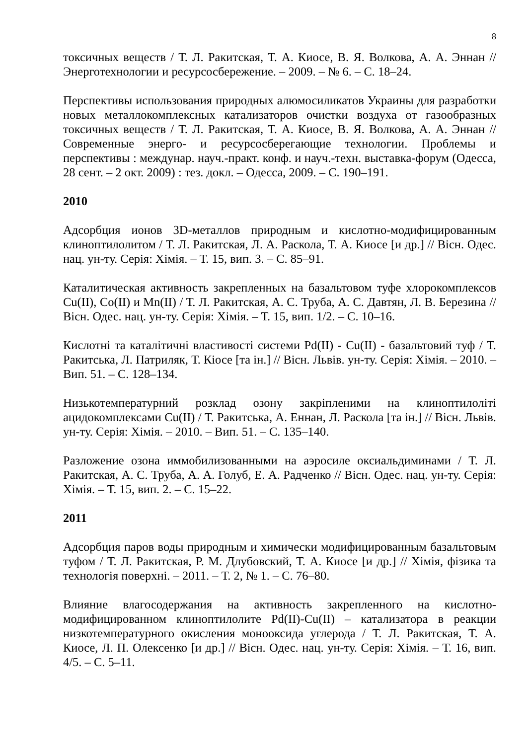8
токсичных веществ / Т. Л. Ракитская, Т. А. Киосе, В. Я. Волкова, А. А. Эннан // Энерготехнологии и ресурсосбережение. – 2009. – № 6. – С. 18–24.
Перспективы использования природных алюмосиликатов Украины для разработки новых металлокомплексных катализаторов очистки воздуха от газообразных токсичных веществ / Т. Л. Ракитская, Т. А. Киосе, В. Я. Волкова, А. А. Эннан // Современные энерго- и ресурсосберегающие технологии. Проблемы и перспективы : междунар. науч.-практ. конф. и науч.-техн. выставка-форум (Одесса, 28 сент. – 2 окт. 2009) : тез. докл. – Одесса, 2009. – С. 190–191.
2010
Адсорбция ионов 3D-металлов природным и кислотно-модифицированным клиноптилолитом / Т. Л. Ракитская, Л. А. Раскола, Т. А. Киосе [и др.] // Вісн. Одес. нац. ун-ту. Серія: Хімія. – Т. 15, вип. 3. – С. 85–91.
Каталитическая активность закрепленных на базальтовом туфе хлорокомплексов Cu(II), Co(II) и Mn(II) / Т. Л. Ракитская, А. С. Труба, А. С. Давтян, Л. В. Березина // Вісн. Одес. нац. ун-ту. Серія: Хімія. – Т. 15, вип. 1/2. – С. 10–16.
Кислотні та каталітичні властивості системи Pd(II) - Cu(II) - базальтовий туф / Т. Ракитська, Л. Патриляк, Т. Кіосе [та ін.] // Вісн. Львів. ун-ту. Серія: Хімія. – 2010. – Вип. 51. – С. 128–134.
Низькотемпературний розклад озону закріпленими на клиноптилоліті ацидокомплексами Cu(II) / Т. Ракитська, А. Еннан, Л. Раскола [та ін.] // Вісн. Львів. ун-ту. Серія: Хімія. – 2010. – Вип. 51. – С. 135–140.
Разложение озона иммобилизованными на аэросиле оксиальдиминами / Т. Л. Ракитская, А. С. Труба, А. А. Голуб, Е. А. Радченко // Вісн. Одес. нац. ун-ту. Серія: Хімія. – Т. 15, вип. 2. – С. 15–22.
2011
Адсорбция паров воды природным и химически модифицированным базальтовым туфом / Т. Л. Ракитская, Р. М. Длубовский, Т. А. Киосе [и др.] // Хімія, фізика та технологія поверхні. – 2011. – Т. 2, № 1. – С. 76–80.
Влияние влагосодержания на активность закрепленного на кислотно-модифицированном клиноптилолите Pd(II)-Cu(II) – катализатора в реакции низкотемпературного окисления монооксида углерода / Т. Л. Ракитская, Т. А. Киосе, Л. П. Олексенко [и др.] // Вісн. Одес. нац. ун-ту. Серія: Хімія. – Т. 16, вип. 4/5. – С. 5–11.